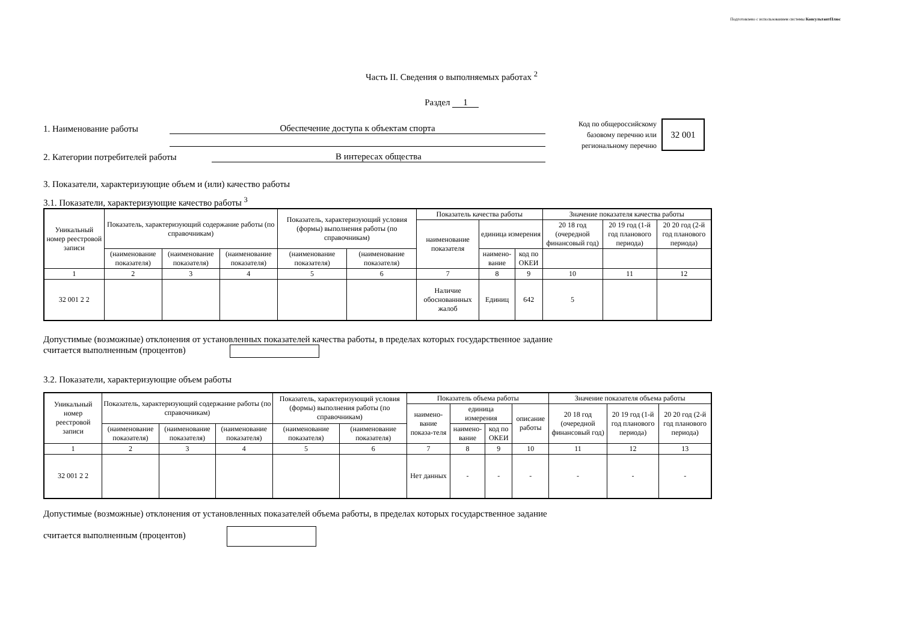Подготовлено с использованием системы КонсультантПлюс
Часть II. Сведения о выполняемых работах <sup>2</sup>
Раздел 1
1. Наименование работы Обеспечение доступа к объектам спорта
2. Категории потребителей работы В интересах общества
Код по общероссийскому
базовому перечню или
региональному перечню
32 001
3. Показатели, характеризующие объем и (или) качество работы
3.1. Показатели, характеризующие качество работы <sup>3</sup>
| Уникальный номер реестровой записи | Показатель, характеризующий содержание работы (по справочникам) | | | Показатель, характеризующий условия (формы) выполнения работы (по справочникам) | | Показатель качества работы | | | Значение показателя качества работы | | |
| --- | --- | --- | --- | --- | --- | --- | --- | --- | --- | --- | --- |
| | | | | | | наименование показателя | единица измерения | | 20 18 год (очередной финансовый год) | 20 19 год (1-й год планового периода) | 20 20 год (2-й год планового периода) |
| | (наименование показателя) | (наименование показателя) | (наименование показателя) | (наименование показателя) | (наименование показателя) | | наимено-вание | код по ОКЕИ | | | |
| 1 | 2 | 3 | 4 | 5 | 6 | 7 | 8 | 9 | 10 | 11 | 12 |
| 32 001 2 2 | | | | | | Наличие обоснованнных жалоб | Единиц | 642 | 5 | | |
Допустимые (возможные) отклонения от установленных показателей качества работы, в пределах которых государственное задание
считается выполненным (процентов)
3.2. Показатели, характеризующие объем работы
| Уникальный номер реестровой записи | Показатель, характеризующий содержание работы (по справочникам) | | | Показатель, характеризующий условия (формы) выполнения работы (по справочникам) | | Показатель объема работы | | | | Значение показателя объема работы | | |
| --- | --- | --- | --- | --- | --- | --- | --- | --- | --- | --- | --- | --- |
| | | | | | | наимено-вание показа-теля | единица измерения | | описание работы | 20 18 год (очередной финансовый год) | 20 19 год (1-й год планового периода) | 20 20 год (2-й год планового периода) |
| | (наименование показателя) | (наименование показателя) | (наименование показателя) | (наименование показателя) | (наименование показателя) | | наимено-вание | код по ОКЕИ | | | | |
| 1 | 2 | 3 | 4 | 5 | 6 | 7 | 8 | 9 | 10 | 11 | 12 | 13 |
| 32 001 2 2 | | | | | | Нет данных | - | - | - | - | - | - |
Допустимые (возможные) отклонения от установленных показателей объема работы, в пределах которых государственное задание
считается выполненным (процентов)